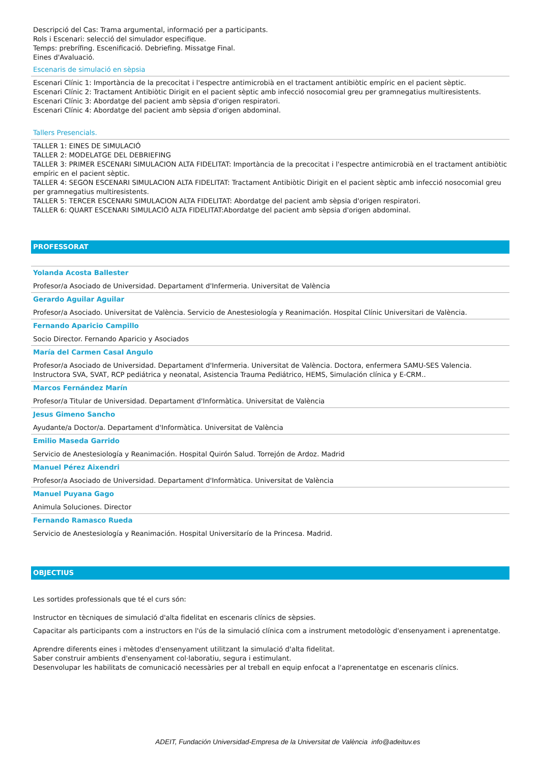Descripció del Cas: Trama argumental, informació per a participants.
Rols i Escenari: selecció del simulador especifique.
Temps: prebrífing. Escenificació. Debriefing. Missatge Final.
Eines d'Avaluació.
Escenaris de simulació en sèpsia
Escenari Clínic 1: Importància de la precocitat i l'espectre antimicrobià en el tractament antibiòtic empíric en el pacient sèptic.
Escenari Clínic 2: Tractament Antibiòtic Dirigit en el pacient sèptic amb infecció nosocomial greu per gramnegatius multiresistents.
Escenari Clínic 3: Abordatge del pacient amb sèpsia d'origen respiratori.
Escenari Clínic 4: Abordatge del pacient amb sèpsia d'origen abdominal.
Tallers Presencials.
TALLER 1: EINES DE SIMULACIÓ
TALLER 2: MODELATGE DEL DEBRIEFING
TALLER 3: PRIMER ESCENARI SIMULACION ALTA FIDELITAT: Importància de la precocitat i l'espectre antimicrobià en el tractament antibiòtic empíric en el pacient sèptic.
TALLER 4: SEGON ESCENARI SIMULACION ALTA FIDELITAT: Tractament Antibiòtic Dirigit en el pacient sèptic amb infecció nosocomial greu per gramnegatius multiresistents.
TALLER 5: TERCER ESCENARI SIMULACION ALTA FIDELITAT: Abordatge del pacient amb sèpsia d'origen respiratori.
TALLER 6: QUART ESCENARI SIMULACIÓ ALTA FIDELITAT:Abordatge del pacient amb sèpsia d'origen abdominal.
PROFESSORAT
Yolanda Acosta Ballester
Profesor/a Asociado de Universidad. Departament d'Infermeria. Universitat de València
Gerardo Aguilar Aguilar
Profesor/a Asociado. Universitat de València. Servicio de Anestesiología y Reanimación. Hospital Clínic Universitari de València.
Fernando Aparicio Campillo
Socio Director. Fernando Aparicio y Asociados
María del Carmen Casal Angulo
Profesor/a Asociado de Universidad. Departament d'Infermeria. Universitat de València. Doctora, enfermera SAMU-SES Valencia. Instructora SVA, SVAT, RCP pediátrica y neonatal, Asistencia Trauma Pediátrico, HEMS, Simulación clínica y E-CRM..
Marcos Fernández Marín
Profesor/a Titular de Universidad. Departament d'Informàtica. Universitat de València
Jesus Gimeno Sancho
Ayudante/a Doctor/a. Departament d'Informàtica. Universitat de València
Emilio Maseda Garrido
Servicio de Anestesiología y Reanimación. Hospital Quirón Salud. Torrejón de Ardoz. Madrid
Manuel Pérez Aixendri
Profesor/a Asociado de Universidad. Departament d'Informàtica. Universitat de València
Manuel Puyana Gago
Animula Soluciones. Director
Fernando Ramasco Rueda
Servicio de Anestesiología y Reanimación. Hospital Universitarío de la Princesa. Madrid.
OBJECTIUS
Les sortides professionals que té el curs són:
Instructor en tècniques de simulació d'alta fidelitat en escenaris clínics de sèpsies.
Capacitar als participants com a instructors en l'ús de la simulació clínica com a instrument metodològic d'ensenyament i aprenentatge.
Aprendre diferents eines i mètodes d'ensenyament utilitzant la simulació d'alta fidelitat.
Saber construir ambients d'ensenyament col·laboratiu, segura i estimulant.
Desenvolupar les habilitats de comunicació necessàries per al treball en equip enfocat a l'aprenentatge en escenaris clínics.
ADEIT, Fundación Universidad-Empresa de la Universitat de València info@adeituv.es